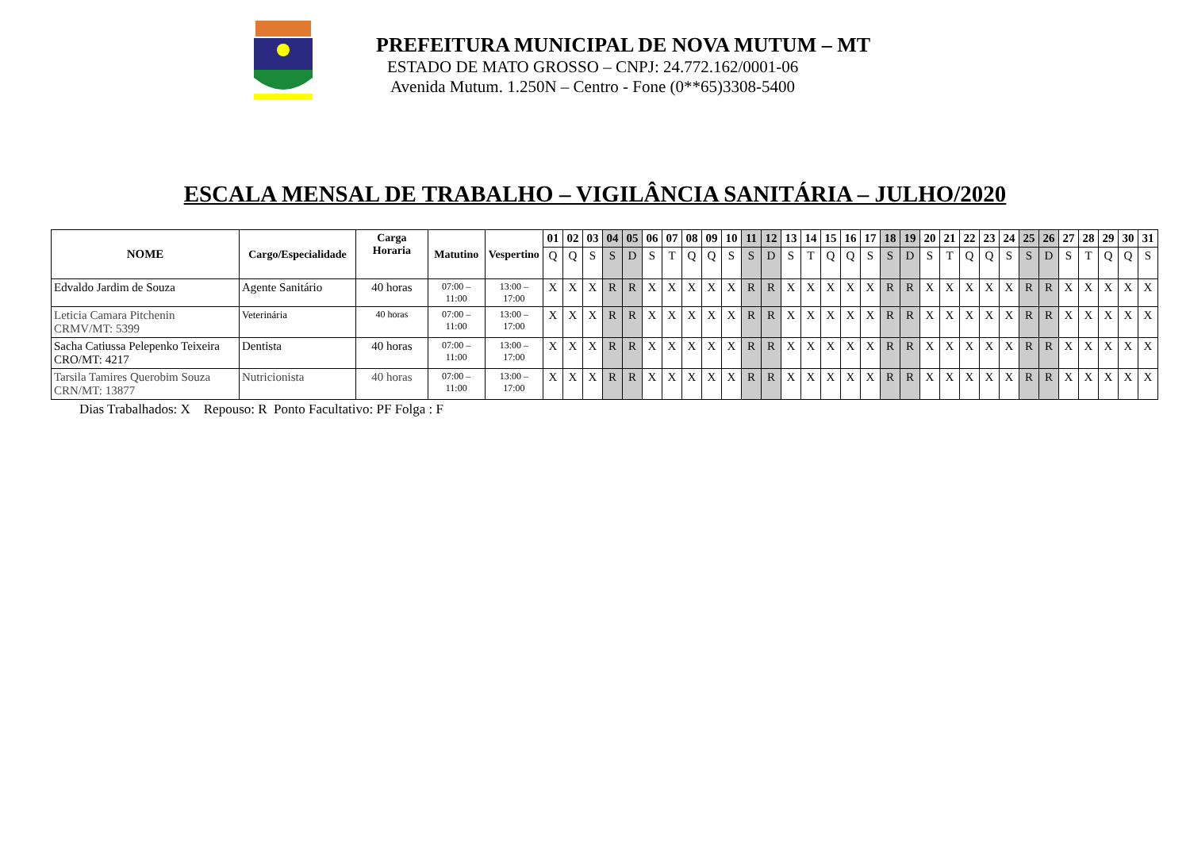PREFEITURA MUNICIPAL DE NOVA MUTUM – MT
ESTADO DE MATO GROSSO – CNPJ: 24.772.162/0001-06
Avenida Mutum. 1.250N – Centro - Fone (0**65)3308-5400
ESCALA MENSAL DE TRABALHO – VIGILÂNCIA SANITÁRIA – JULHO/2020
| NOME | Cargo/Especialidade | Carga Horaria | Matutino | Vespertino | 01 | 02 | 03 | 04 | 05 | 06 | 07 | 08 | 09 | 10 | 11 | 12 | 13 | 14 | 15 | 16 | 17 | 18 | 19 | 20 | 21 | 22 | 23 | 24 | 25 | 26 | 27 | 28 | 29 | 30 | 31 |
| --- | --- | --- | --- | --- | --- | --- | --- | --- | --- | --- | --- | --- | --- | --- | --- | --- | --- | --- | --- | --- | --- | --- | --- | --- | --- | --- | --- | --- | --- | --- | --- | --- | --- | --- | --- |
| | | | | | Q | Q | S | S | D | S | T | Q | Q | S | S | D | S | T | Q | Q | S | S | D | S | T | Q | Q | S | S | D | S | T | Q | Q | S |
| Edvaldo Jardim de Souza | Agente Sanitário | 40 horas | 07:00 – 11:00 | 13:00 – 17:00 | X | X | X | R | R | X | X | X | X | X | R | R | X | X | X | X | X | R | R | X | X | X | X | X | R | R | X | X | X | X | X |
| Leticia Camara Pitchenin CRMV/MT: 5399 | Veterinária | 40 horas | 07:00 – 11:00 | 13:00 – 17:00 | X | X | X | R | R | X | X | X | X | X | R | R | X | X | X | X | X | R | R | X | X | X | X | X | R | R | X | X | X | X | X |
| Sacha Catiussa Pelepenko Teixeira CRO/MT: 4217 | Dentista | 40 horas | 07:00 – 11:00 | 13:00 – 17:00 | X | X | X | R | R | X | X | X | X | X | R | R | X | X | X | X | X | R | R | X | X | X | X | X | R | R | X | X | X | X | X |
| Tarsila Tamires Querobim Souza CRN/MT: 13877 | Nutricionista | 40 horas | 07:00 – 11:00 | 13:00 – 17:00 | X | X | X | R | R | X | X | X | X | X | R | R | X | X | X | X | X | R | R | X | X | X | X | X | R | R | X | X | X | X | X |
Dias Trabalhados: X Repouso: R Ponto Facultativo: PF Folga : F